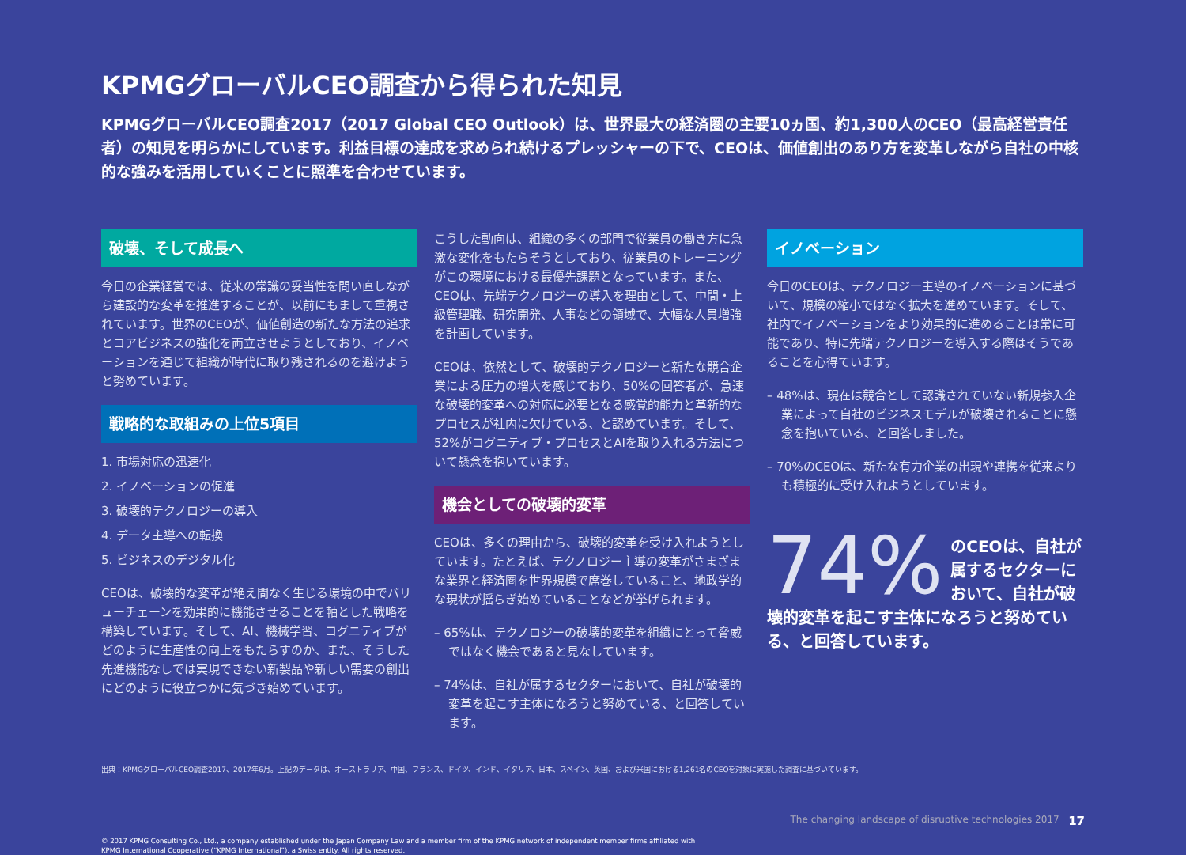KPMGグローバルCEO調査から得られた知見
KPMGグローバルCEO調査2017（2017 Global CEO Outlook）は、世界最大の経済圏の主要10ヵ国、約1,300人のCEO（最高経営責任者）の知見を明らかにしています。利益目標の達成を求められ続けるプレッシャーの下で、CEOは、価値創出のあり方を変革しながら自社の中核的な強みを活用していくことに照準を合わせています。
破壊、そして成長へ
今日の企業経営では、従来の常識の妥当性を問い直しながら建設的な変革を推進することが、以前にもまして重視されています。世界のCEOが、価値創造の新たな方法の追求とコアビジネスの強化を両立させようとしており、イノベーションを通じて組織が時代に取り残されるのを避けようと努めています。
戦略的な取組みの上位5項目
1. 市場対応の迅速化
2. イノベーションの促進
3. 破壊的テクノロジーの導入
4. データ主導への転換
5. ビジネスのデジタル化
CEOは、破壊的な変革が絶え間なく生じる環境の中でバリューチェーンを効果的に機能させることを軸とした戦略を構築しています。そして、AI、機械学習、コグニティブがどのように生産性の向上をもたらすのか、また、そうした先進機能なしでは実現できない新製品や新しい需要の創出にどのように役立つかに気づき始めています。
こうした動向は、組織の多くの部門で従業員の働き方に急激な変化をもたらそうとしており、従業員のトレーニングがこの環境における最優先課題となっています。また、CEOは、先端テクノロジーの導入を理由として、中間・上級管理職、研究開発、人事などの領域で、大幅な人員増強を計画しています。
CEOは、依然として、破壊的テクノロジーと新たな競合企業による圧力の増大を感じており、50%の回答者が、急速な破壊的変革への対応に必要となる感覚的能力と革新的なプロセスが社内に欠けている、と認めています。そして、52%がコグニティブ・プロセスとAIを取り入れる方法について懸念を抱いています。
機会としての破壊的変革
CEOは、多くの理由から、破壊的変革を受け入れようとしています。たとえば、テクノロジー主導の変革がさまざまな業界と経済圏を世界規模で席巻していること、地政学的な現状が揺らぎ始めていることなどが挙げられます。
– 65%は、テクノロジーの破壊的変革を組織にとって脅威ではなく機会であると見なしています。
– 74%は、自社が属するセクターにおいて、自社が破壊的変革を起こす主体になろうと努めている、と回答しています。
イノベーション
今日のCEOは、テクノロジー主導のイノベーションに基づいて、規模の縮小ではなく拡大を進めています。そして、社内でイノベーションをより効果的に進めることは常に可能であり、特に先端テクノロジーを導入する際はそうであることを心得ています。
– 48%は、現在は競合として認識されていない新規参入企業によって自社のビジネスモデルが破壊されることに懸念を抱いている、と回答しました。
– 70%のCEOは、新たな有力企業の出現や連携を従来よりも積極的に受け入れようとしています。
74% のCEOは、自社が属するセクターにおいて、自社が破
壊的変革を起こす主体になろうと努めている、と回答しています。
出典：KPMGグローバルCEO調査2017、2017年6月。上記のデータは、オーストラリア、中国、フランス、ドイツ、インド、イタリア、日本、スペイン、英国、および米国における1,261名のCEOを対象に実施した調査に基づいています。
The changing landscape of disruptive technologies 2017 17
© 2017 KPMG Consulting Co., Ltd., a company established under the Japan Company Law and a member firm of the KPMG network of independent member firms affiliated with
KPMG International Cooperative (“KPMG International”), a Swiss entity. All rights reserved.